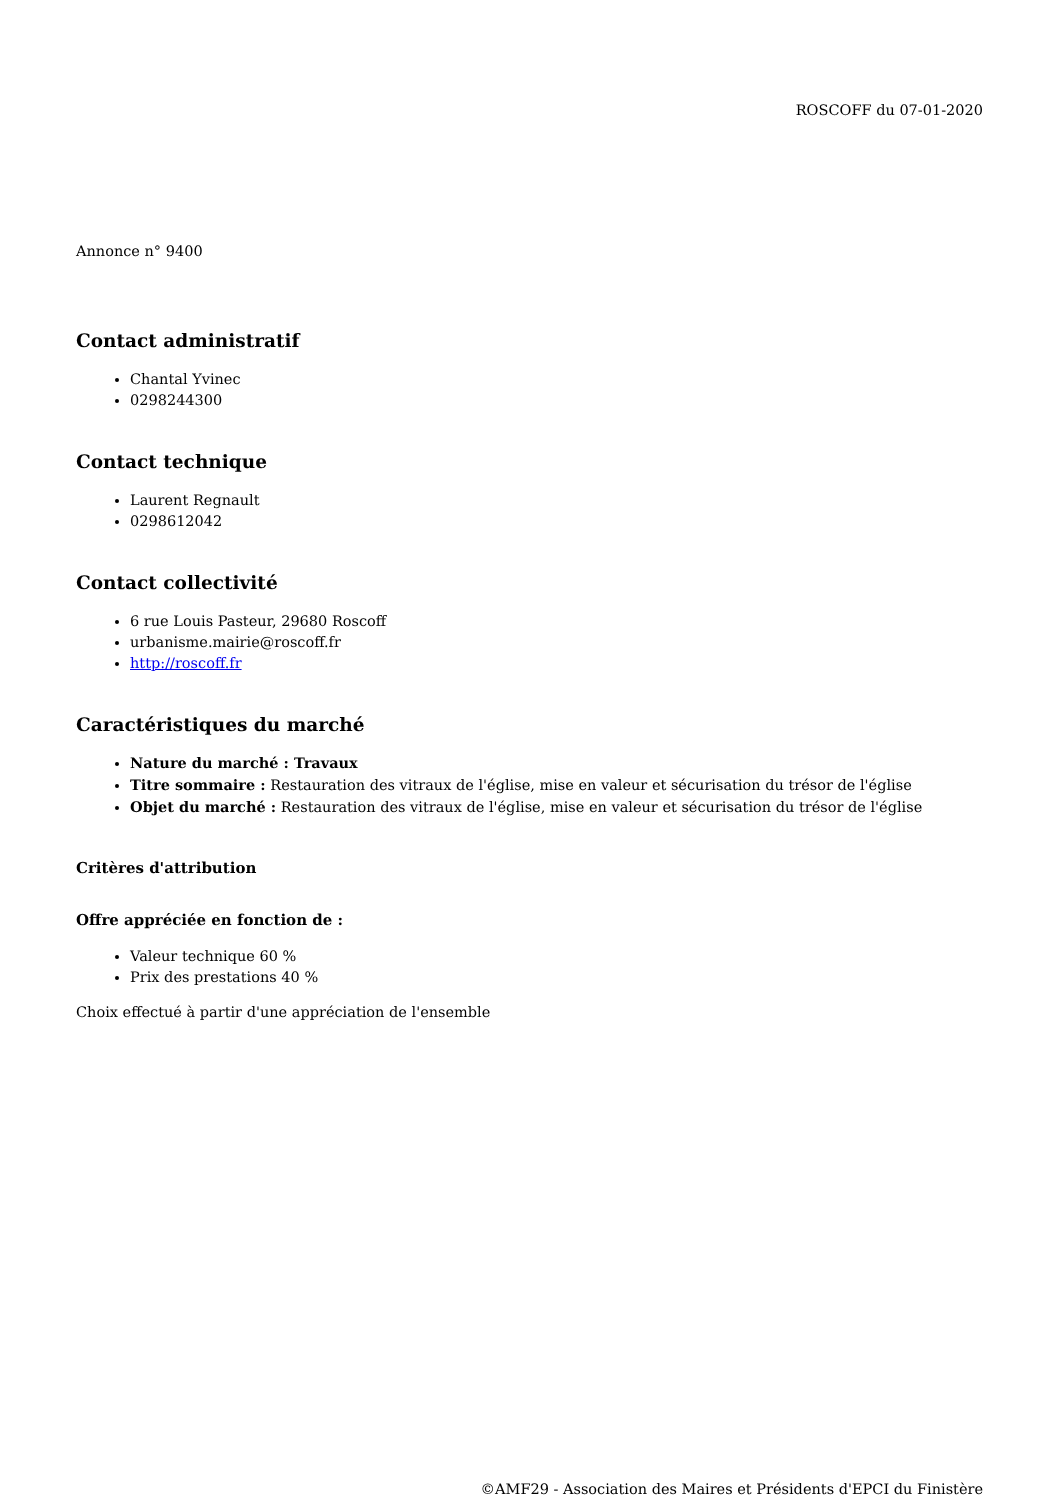ROSCOFF du 07-01-2020
Annonce n° 9400
Contact administratif
Chantal Yvinec
0298244300
Contact technique
Laurent Regnault
0298612042
Contact collectivité
6 rue Louis Pasteur, 29680 Roscoff
urbanisme.mairie@roscoff.fr
http://roscoff.fr
Caractéristiques du marché
Nature du marché : Travaux
Titre sommaire : Restauration des vitraux de l'église, mise en valeur et sécurisation du trésor de l'église
Objet du marché : Restauration des vitraux de l'église, mise en valeur et sécurisation du trésor de l'église
Critères d'attribution
Offre appréciée en fonction de :
Valeur technique 60 %
Prix des prestations 40 %
Choix effectué à partir d'une appréciation de l'ensemble
©AMF29 - Association des Maires et Présidents d'EPCI du Finistère